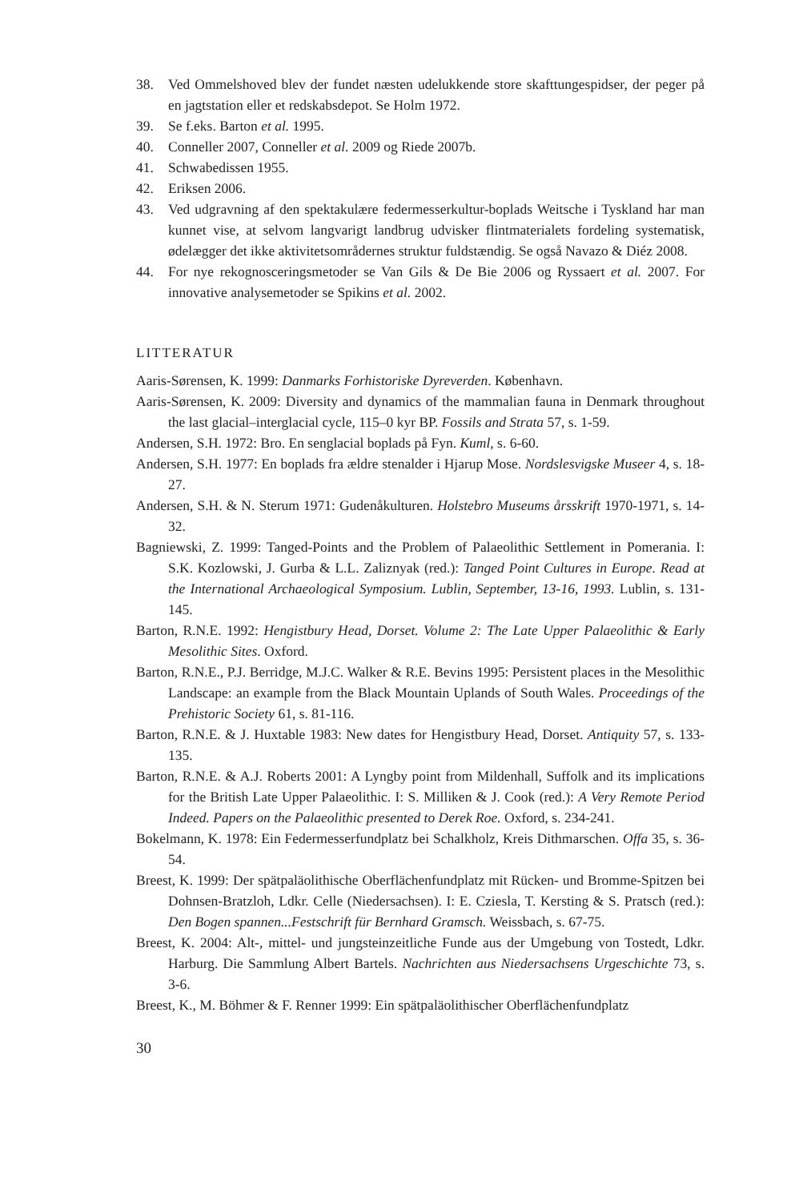38. Ved Ommelshoved blev der fundet næsten udelukkende store skafttungespidser, der peger på en jagtstation eller et redskabsdepot. Se Holm 1972.
39. Se f.eks. Barton et al. 1995.
40. Conneller 2007, Conneller et al. 2009 og Riede 2007b.
41. Schwabedissen 1955.
42. Eriksen 2006.
43. Ved udgravning af den spektakulære federmesserkultur-boplads Weitsche i Tyskland har man kunnet vise, at selvom langvarigt landbrug udvisker flintmaterialets fordeling systematisk, ødelægger det ikke aktivitetsområdernes struktur fuldstændig. Se også Navazo & Diéz 2008.
44. For nye rekognosceringsmetoder se Van Gils & De Bie 2006 og Ryssaert et al. 2007. For innovative analysemetoder se Spikins et al. 2002.
LITTERATUR
Aaris-Sørensen, K. 1999: Danmarks Forhistoriske Dyreverden. København.
Aaris-Sørensen, K. 2009: Diversity and dynamics of the mammalian fauna in Denmark throughout the last glacial–interglacial cycle, 115–0 kyr BP. Fossils and Strata 57, s. 1-59.
Andersen, S.H. 1972: Bro. En senglacial boplads på Fyn. Kuml, s. 6-60.
Andersen, S.H. 1977: En boplads fra ældre stenalder i Hjarup Mose. Nordslesvigske Museer 4, s. 18-27.
Andersen, S.H. & N. Sterum 1971: Gudenåkulturen. Holstebro Museums årsskrift 1970-1971, s. 14-32.
Bagniewski, Z. 1999: Tanged-Points and the Problem of Palaeolithic Settlement in Pomerania. I: S.K. Kozlowski, J. Gurba & L.L. Zaliznyak (red.): Tanged Point Cultures in Europe. Read at the International Archaeological Symposium. Lublin, September, 13-16, 1993. Lublin, s. 131-145.
Barton, R.N.E. 1992: Hengistbury Head, Dorset. Volume 2: The Late Upper Palaeolithic & Early Mesolithic Sites. Oxford.
Barton, R.N.E., P.J. Berridge, M.J.C. Walker & R.E. Bevins 1995: Persistent places in the Mesolithic Landscape: an example from the Black Mountain Uplands of South Wales. Proceedings of the Prehistoric Society 61, s. 81-116.
Barton, R.N.E. & J. Huxtable 1983: New dates for Hengistbury Head, Dorset. Antiquity 57, s. 133-135.
Barton, R.N.E. & A.J. Roberts 2001: A Lyngby point from Mildenhall, Suffolk and its implications for the British Late Upper Palaeolithic. I: S. Milliken & J. Cook (red.): A Very Remote Period Indeed. Papers on the Palaeolithic presented to Derek Roe. Oxford, s. 234-241.
Bokelmann, K. 1978: Ein Federmesserfundplatz bei Schalkholz, Kreis Dithmarschen. Offa 35, s. 36-54.
Breest, K. 1999: Der spätpaläolithische Oberflächenfundplatz mit Rücken- und Bromme-Spitzen bei Dohnsen-Bratzloh, Ldkr. Celle (Niedersachsen). I: E. Cziesla, T. Kersting & S. Pratsch (red.): Den Bogen spannen...Festschrift für Bernhard Gramsch. Weissbach, s. 67-75.
Breest, K. 2004: Alt-, mittel- und jungsteinzeitliche Funde aus der Umgebung von Tostedt, Ldkr. Harburg. Die Sammlung Albert Bartels. Nachrichten aus Niedersachsens Urgeschichte 73, s. 3-6.
Breest, K., M. Böhmer & F. Renner 1999: Ein spätpaläolithischer Oberflächenfundplatz
30